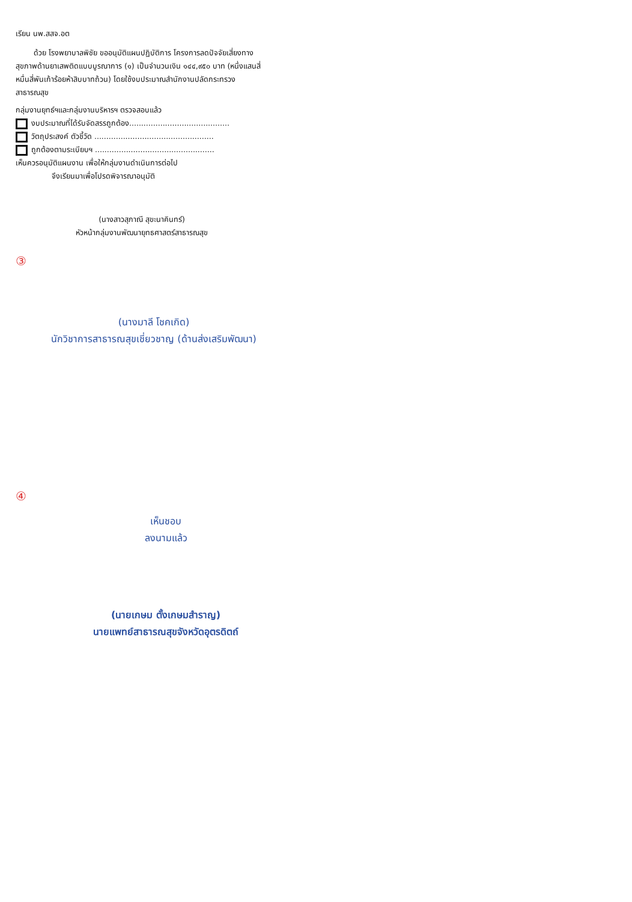เรียน นพ.สสจ.อต
ด้วย โรงพยาบาลพิชัย ขออนุมัติแผนปฏิบัติการ โครงการลดปัจจัยเสี่ยงทางสุขภาพด้านยาเสพติดแบบบูรณาการ (๑) เป็นจำนวนเงิน ๑๔๔,๙๕๐ บาท (หนึ่งแสนสี่หมื่นสี่พันเก้าร้อยห้าสิบบาทถ้วน) โดยใช้งบประมาณสำนักงานปลัดกระทรวงสาธารณสุข
กลุ่มงานยุทธ์ฯและกลุ่มงานบริหารฯ ตรวจสอบแล้ว
งบประมาณที่ได้รับจัดสรรถูกต้อง..........................................
วัตถุประสงค์ ตัวชี้วัด ..................................................
ถูกต้องตามระเบียบฯ ..................................................
เห็นควรอนุมัติแผนงาน เพื่อให้กลุ่มงานดำเนินการต่อไป
จึงเรียนมาเพื่อโปรดพิจารณาอนุมัติ
(นางสาวสุภาณี สุขะนาคินทร์)
หัวหน้ากลุ่มงานพัฒนายุทธศาสตร์สาธารณสุข
③
(นางมาลี โชคเกิด)
นักวิชาการสาธารณสุขเชี่ยวชาญ (ด้านส่งเสริมพัฒนา)
④
เห็นชอบ
ลงนามแล้ว
(นายเกษม ตั้งเกษมสำราญ)
นายแพทย์สาธารณสุขจังหวัดอุตรดิตถ์